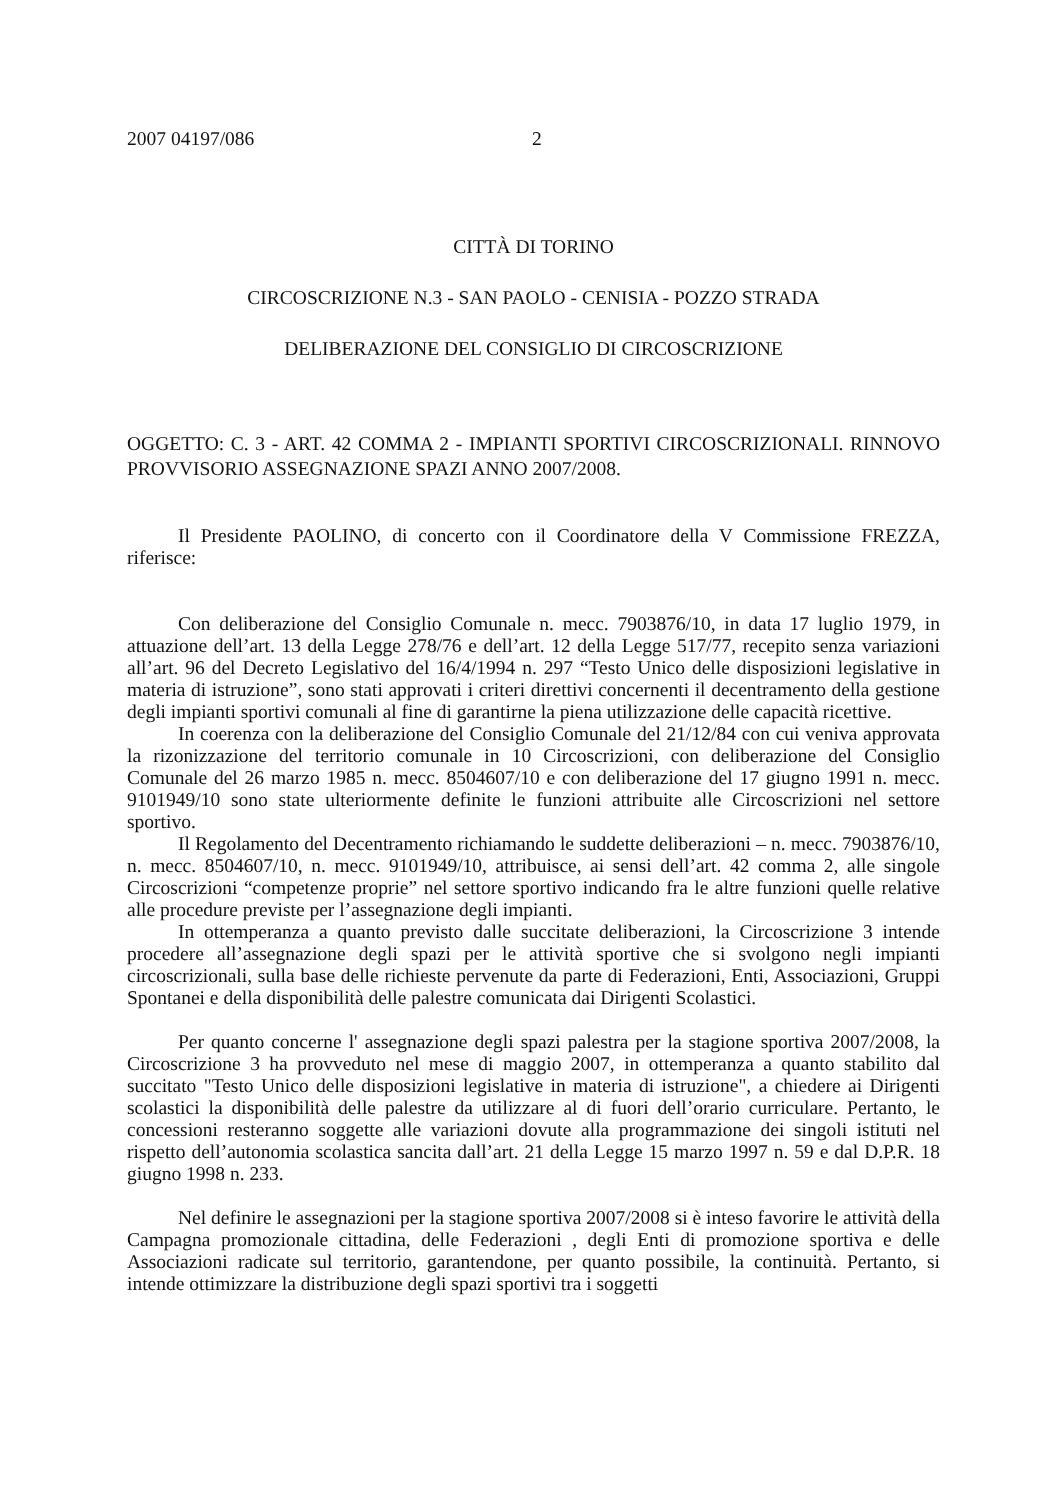2007 04197/086 2
CITTÀ DI TORINO
CIRCOSCRIZIONE N.3 - SAN PAOLO - CENISIA - POZZO STRADA
DELIBERAZIONE DEL CONSIGLIO DI CIRCOSCRIZIONE
OGGETTO: C. 3 - ART. 42 COMMA 2 - IMPIANTI SPORTIVI CIRCOSCRIZIONALI. RINNOVO PROVVISORIO ASSEGNAZIONE SPAZI ANNO 2007/2008.
Il Presidente PAOLINO, di concerto con il Coordinatore della V Commissione FREZZA, riferisce:
Con deliberazione del Consiglio Comunale n. mecc. 7903876/10, in data 17 luglio 1979, in attuazione dell’art. 13 della Legge 278/76 e dell’art. 12 della Legge 517/77, recepito senza variazioni all’art. 96 del Decreto Legislativo del 16/4/1994 n. 297 “Testo Unico delle disposizioni legislative in materia di istruzione”, sono stati approvati i criteri direttivi concernenti il decentramento della gestione degli impianti sportivi comunali al fine di garantirne la piena utilizzazione delle capacità ricettive.
In coerenza con la deliberazione del Consiglio Comunale del 21/12/84 con cui veniva approvata la rizonizzazione del territorio comunale in 10 Circoscrizioni, con deliberazione del Consiglio Comunale del 26 marzo 1985 n. mecc. 8504607/10 e con deliberazione del 17 giugno 1991 n. mecc. 9101949/10 sono state ulteriormente definite le funzioni attribuite alle Circoscrizioni nel settore sportivo.
Il Regolamento del Decentramento richiamando le suddette deliberazioni – n. mecc. 7903876/10, n. mecc. 8504607/10, n. mecc. 9101949/10, attribuisce, ai sensi dell’art. 42 comma 2, alle singole Circoscrizioni “competenze proprie” nel settore sportivo indicando fra le altre funzioni quelle relative alle procedure previste per l’assegnazione degli impianti.
In ottemperanza a quanto previsto dalle succitate deliberazioni, la Circoscrizione 3 intende procedere all’assegnazione degli spazi per le attività sportive che si svolgono negli impianti circoscrizionali, sulla base delle richieste pervenute da parte di Federazioni, Enti, Associazioni, Gruppi Spontanei e della disponibilità delle palestre comunicata dai Dirigenti Scolastici.
Per quanto concerne l' assegnazione degli spazi palestra per la stagione sportiva 2007/2008, la Circoscrizione 3 ha provveduto nel mese di maggio 2007, in ottemperanza a quanto stabilito dal succitato "Testo Unico delle disposizioni legislative in materia di istruzione", a chiedere ai Dirigenti scolastici la disponibilità delle palestre da utilizzare al di fuori dell’orario curriculare. Pertanto, le concessioni resteranno soggette alle variazioni dovute alla programmazione dei singoli istituti nel rispetto dell’autonomia scolastica sancita dall’art. 21 della Legge 15 marzo 1997 n. 59 e dal D.P.R. 18 giugno 1998 n. 233.
Nel definire le assegnazioni per la stagione sportiva 2007/2008 si è inteso favorire le attività della Campagna promozionale cittadina, delle Federazioni , degli Enti di promozione sportiva e delle Associazioni radicate sul territorio, garantendone, per quanto possibile, la continuità. Pertanto, si intende ottimizzare la distribuzione degli spazi sportivi tra i soggetti